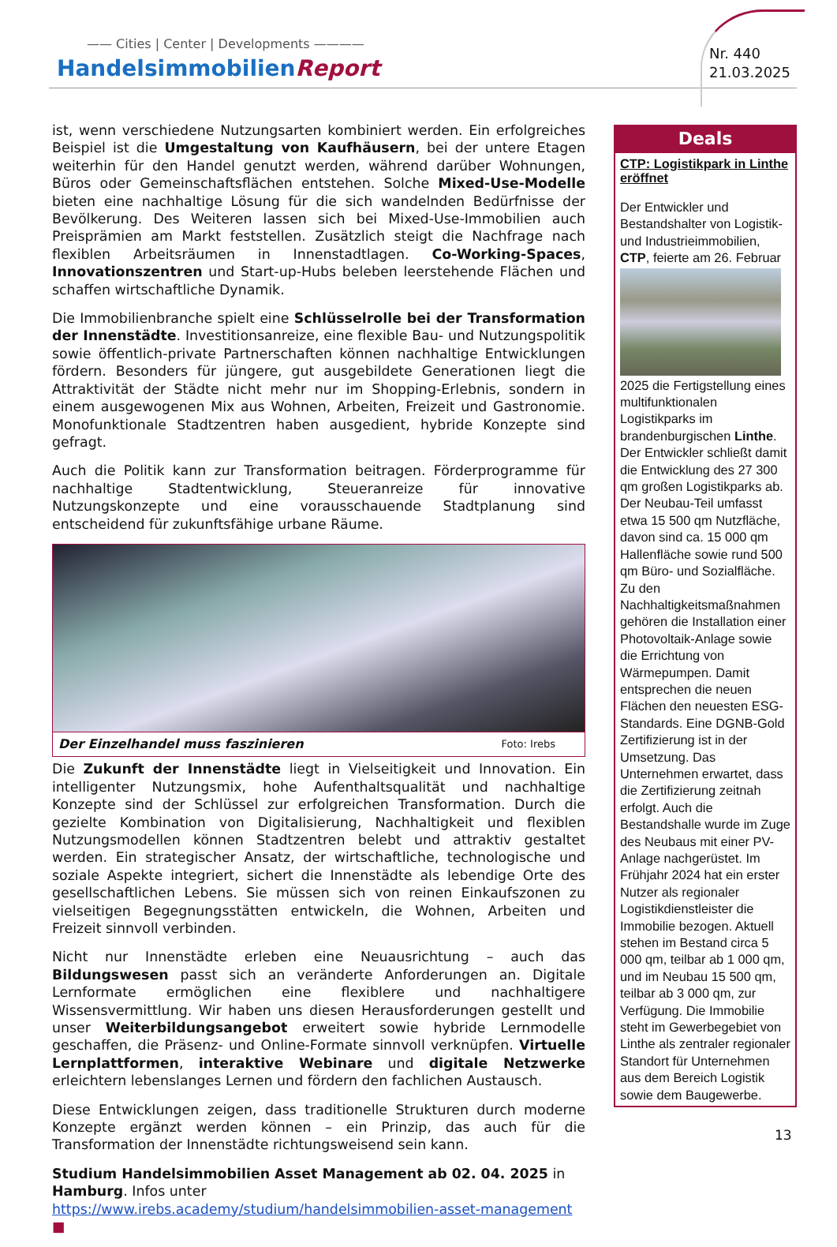—— Cities | Center | Developments ————
HandelsimmobilienReport
Nr. 440
21.03.2025
ist, wenn verschiedene Nutzungsarten kombiniert werden. Ein erfolgreiches Beispiel ist die Umgestaltung von Kaufhäusern, bei der untere Etagen weiterhin für den Handel genutzt werden, während darüber Wohnungen, Büros oder Gemeinschaftsflächen entstehen. Solche Mixed-Use-Modelle bieten eine nachhaltige Lösung für die sich wandelnden Bedürfnisse der Bevölkerung. Des Weiteren lassen sich bei Mixed-Use-Immobilien auch Preisprämien am Markt feststellen. Zusätzlich steigt die Nachfrage nach flexiblen Arbeitsräumen in Innenstadtlagen. Co-Working-Spaces, Innovationszentren und Start-up-Hubs beleben leerstehende Flächen und schaffen wirtschaftliche Dynamik.
Die Immobilienbranche spielt eine Schlüsselrolle bei der Transformation der Innenstädte. Investitionsanreize, eine flexible Bau- und Nutzungspolitik sowie öffentlich-private Partnerschaften können nachhaltige Entwicklungen fördern. Besonders für jüngere, gut ausgebildete Generationen liegt die Attraktivität der Städte nicht mehr nur im Shopping-Erlebnis, sondern in einem ausgewogenen Mix aus Wohnen, Arbeiten, Freizeit und Gastronomie. Monofunktionale Stadtzentren haben ausgedient, hybride Konzepte sind gefragt.
Auch die Politik kann zur Transformation beitragen. Förderprogramme für nachhaltige Stadtentwicklung, Steueranreize für innovative Nutzungskonzepte und eine vorausschauende Stadtplanung sind entscheidend für zukunftsfähige urbane Räume.
Der Einzelhandel muss faszinieren Foto: Irebs
Die Zukunft der Innenstädte liegt in Vielseitigkeit und Innovation. Ein intelligenter Nutzungsmix, hohe Aufenthaltsqualität und nachhaltige Konzepte sind der Schlüssel zur erfolgreichen Transformation. Durch die gezielte Kombination von Digitalisierung, Nachhaltigkeit und flexiblen Nutzungsmodellen können Stadtzentren belebt und attraktiv gestaltet werden. Ein strategischer Ansatz, der wirtschaftliche, technologische und soziale Aspekte integriert, sichert die Innenstädte als lebendige Orte des gesellschaftlichen Lebens. Sie müssen sich von reinen Einkaufszonen zu vielseitigen Begegnungsstätten entwickeln, die Wohnen, Arbeiten und Freizeit sinnvoll verbinden.
Nicht nur Innenstädte erleben eine Neuausrichtung – auch das Bildungswesen passt sich an veränderte Anforderungen an. Digitale Lernformate ermöglichen eine flexiblere und nachhaltigere Wissensvermittlung. Wir haben uns diesen Herausforderungen gestellt und unser Weiterbildungsangebot erweitert sowie hybride Lernmodelle geschaffen, die Präsenz- und Online-Formate sinnvoll verknüpfen. Virtuelle Lernplattformen, interaktive Webinare und digitale Netzwerke erleichtern lebenslanges Lernen und fördern den fachlichen Austausch.
Diese Entwicklungen zeigen, dass traditionelle Strukturen durch moderne Konzepte ergänzt werden können – ein Prinzip, das auch für die Transformation der Innenstädte richtungsweisend sein kann.
Studium Handelsimmobilien Asset Management ab 02. 04. 2025 in Hamburg. Infos unter https://www.irebs.academy/studium/handelsimmobilien-asset-management ■
Deals
CTP: Logistikpark in Linthe eröffnet
Der Entwickler und Bestandshalter von Logistik- und Industrieimmobilien, CTP, feierte am 26. Februar
2025 die Fertigstellung eines multifunktionalen Logistikparks im brandenburgischen Linthe. Der Entwickler schließt damit die Entwicklung des 27 300 qm großen Logistikparks ab. Der Neubau-Teil umfasst etwa 15 500 qm Nutzfläche, davon sind ca. 15 000 qm Hallenfläche sowie rund 500 qm Büro- und Sozialfläche. Zu den Nachhaltigkeitsmaßnahmen gehören die Installation einer Photovoltaik-Anlage sowie die Errichtung von Wärmepumpen. Damit entsprechen die neuen Flächen den neuesten ESG-Standards. Eine DGNB-Gold Zertifizierung ist in der Umsetzung. Das Unternehmen erwartet, dass die Zertifizierung zeitnah erfolgt. Auch die Bestandshalle wurde im Zuge des Neubaus mit einer PV-Anlage nachgerüstet. Im Frühjahr 2024 hat ein erster Nutzer als regionaler Logistikdienstleister die Immobilie bezogen. Aktuell stehen im Bestand circa 5 000 qm, teilbar ab 1 000 qm, und im Neubau 15 500 qm, teilbar ab 3 000 qm, zur Verfügung. Die Immobilie steht im Gewerbegebiet von Linthe als zentraler regionaler Standort für Unternehmen aus dem Bereich Logistik sowie dem Baugewerbe.
13